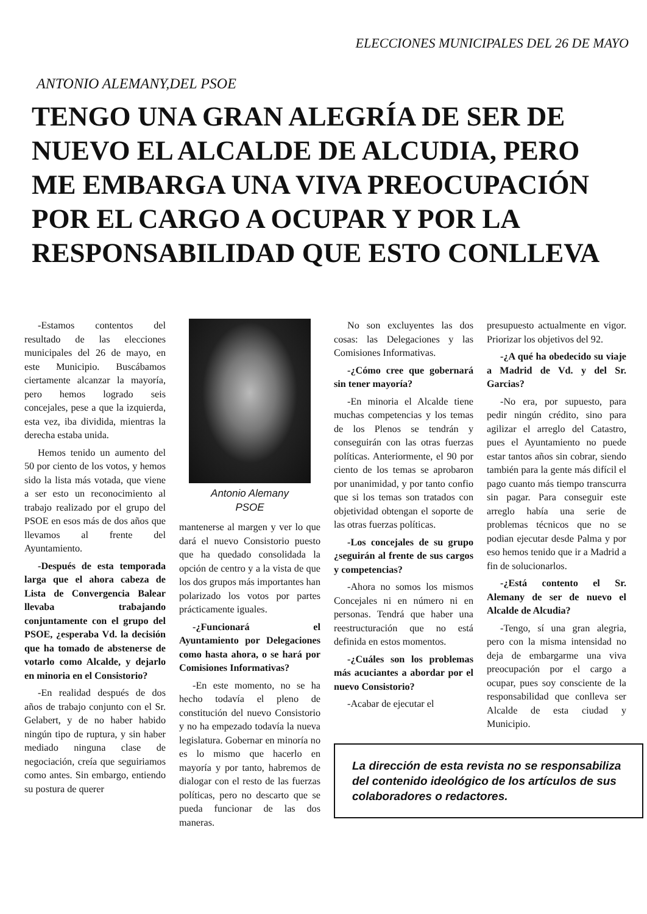ELECCIONES MUNICIPALES DEL 26 DE MAYO
ANTONIO ALEMANY,DEL PSOE
TENGO UNA GRAN ALEGRÍA DE SER DE NUEVO EL ALCALDE DE ALCUDIA, PERO ME EMBARGA UNA VIVA PREOCUPACIÓN POR EL CARGO A OCUPAR Y POR LA RESPONSABILIDAD QUE ESTO CONLLEVA
-Estamos contentos del resultado de las elecciones municipales del 26 de mayo, en este Municipio. Buscábamos ciertamente alcanzar la mayoría, pero hemos logrado seis concejales, pese a que la izquierda, esta vez, iba dividida, mientras la derecha estaba unida.
Hemos tenido un aumento del 50 por ciento de los votos, y hemos sido la lista más votada, que viene a ser esto un reconocimiento al trabajo realizado por el grupo del PSOE en esos más de dos años que llevamos al frente del Ayuntamiento.
-Después de esta temporada larga que el ahora cabeza de Lista de Convergencia Balear llevaba trabajando conjuntamente con el grupo del PSOE, ¿esperaba Vd. la decisión que ha tomado de abstenerse de votarlo como Alcalde, y dejarlo en minoria en el Consistorio?
-En realidad después de dos años de trabajo conjunto con el Sr. Gelabert, y de no haber habido ningún tipo de ruptura, y sin haber mediado ninguna clase de negociación, creía que seguiriamos como antes. Sin embargo, entiendo su postura de querer
Antonio Alemany
PSOE
mantenerse al margen y ver lo que dará el nuevo Consistorio puesto que ha quedado consolidada la opción de centro y a la vista de que los dos grupos más importantes han polarizado los votos por partes prácticamente iguales.
-¿Funcionará el Ayuntamiento por Delegaciones como hasta ahora, o se hará por Comisiones Informativas?
-En este momento, no se ha hecho todavía el pleno de constitución del nuevo Consistorio y no ha empezado todavía la nueva legislatura. Gobernar en minoría no es lo mismo que hacerlo en mayoría y por tanto, habremos de dialogar con el resto de las fuerzas políticas, pero no descarto que se pueda funcionar de las dos maneras.
No son excluyentes las dos cosas: las Delegaciones y las Comisiones Informativas.
-¿Cómo cree que gobernará sin tener mayoría?
-En minoria el Alcalde tiene muchas competencias y los temas de los Plenos se tendrán y conseguirán con las otras fuerzas políticas. Anteriormente, el 90 por ciento de los temas se aprobaron por unanimidad, y por tanto confio que si los temas son tratados con objetividad obtengan el soporte de las otras fuerzas políticas.
-Los concejales de su grupo ¿seguirán al frente de sus cargos y competencias?
-Ahora no somos los mismos Concejales ni en número ni en personas. Tendrá que haber una reestructuración que no está definida en estos momentos.
-¿Cuáles son los problemas más acuciantes a abordar por el nuevo Consistorio?
-Acabar de ejecutar el
presupuesto actualmente en vigor. Priorizar los objetivos del 92.
-¿A qué ha obedecido su viaje a Madrid de Vd. y del Sr. Garcias?
-No era, por supuesto, para pedir ningún crédito, sino para agilizar el arreglo del Catastro, pues el Ayuntamiento no puede estar tantos años sin cobrar, siendo también para la gente más difícil el pago cuanto más tiempo transcurra sin pagar. Para conseguir este arreglo había una serie de problemas técnicos que no se podian ejecutar desde Palma y por eso hemos tenido que ir a Madrid a fin de solucionarlos.
-¿Está contento el Sr. Alemany de ser de nuevo el Alcalde de Alcudia?
-Tengo, sí una gran alegria, pero con la misma intensidad no deja de embargarme una viva preocupación por el cargo a ocupar, pues soy consciente de la responsabilidad que conlleva ser Alcalde de esta ciudad y Municipio.
La dirección de esta revista no se responsabiliza del contenido ideológico de los artículos de sus colaboradores o redactores.